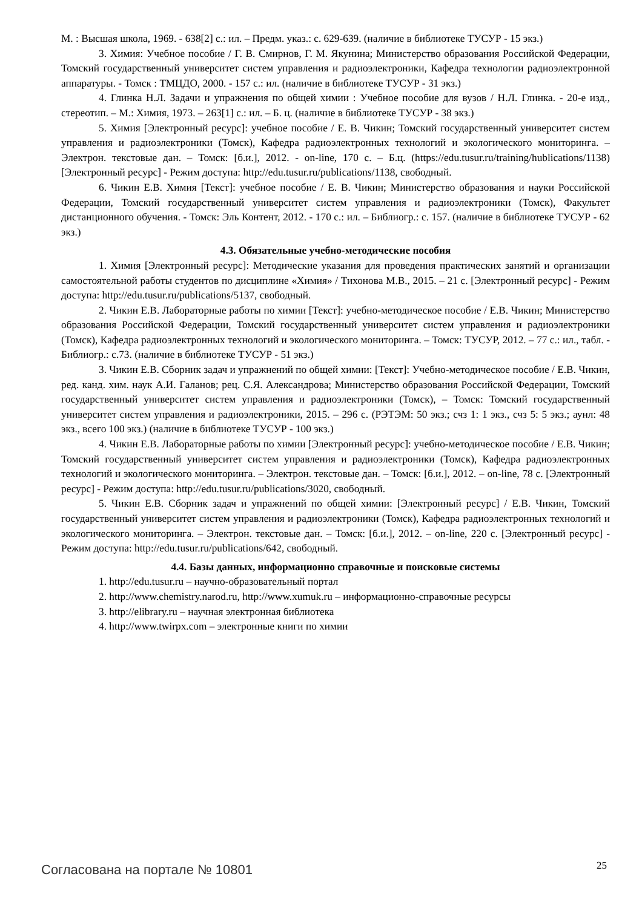М. : Высшая школа, 1969. - 638[2] с.: ил. – Предм. указ.: с. 629-639. (наличие в библиотеке ТУСУР - 15 экз.)
3. Химия: Учебное пособие / Г. В. Смирнов, Г. М. Якунина; Министерство образования Российской Федерации, Томский государственный университет систем управления и радиоэлектроники, Кафедра технологии радиоэлектронной аппаратуры. - Томск : ТМЦДО, 2000. - 157 с.: ил. (наличие в библиотеке ТУСУР - 31 экз.)
4. Глинка Н.Л. Задачи и упражнения по общей химии : Учебное пособие для вузов / Н.Л. Глинка. - 20-е изд., стереотип. – М.: Химия, 1973. – 263[1] с.: ил. – Б. ц. (наличие в библиотеке ТУСУР - 38 экз.)
5. Химия [Электронный ресурс]: учебное пособие / Е. В. Чикин; Томский государственный университет систем управления и радиоэлектроники (Томск), Кафедра радиоэлектронных технологий и экологического мониторинга. – Электрон. текстовые дан. – Томск: [б.и.], 2012. - on-line, 170 с. – Б.ц. (https://edu.tusur.ru/training/hublications/1138) [Электронный ресурс] - Режим доступа: http://edu.tusur.ru/publications/1138, свободный.
6. Чикин Е.В. Химия [Текст]: учебное пособие / Е. В. Чикин; Министерство образования и науки Российской Федерации, Томский государственный университет систем управления и радиоэлектроники (Томск), Факультет дистанционного обучения. - Томск: Эль Контент, 2012. - 170 с.: ил. – Библиогр.: с. 157. (наличие в библиотеке ТУСУР - 62 экз.)
4.3. Обязательные учебно-методические пособия
1. Химия [Электронный ресурс]: Методические указания для проведения практических занятий и организации самостоятельной работы студентов по дисциплине «Химия» / Тихонова М.В., 2015. – 21 с. [Электронный ресурс] - Режим доступа: http://edu.tusur.ru/publications/5137, свободный.
2. Чикин Е.В. Лабораторные работы по химии [Текст]: учебно-методическое пособие / Е.В. Чикин; Министерство образования Российской Федерации, Томский государственный университет систем управления и радиоэлектроники (Томск), Кафедра радиоэлектронных технологий и экологического мониторинга. – Томск: ТУСУР, 2012. – 77 с.: ил., табл. - Библиогр.: с.73. (наличие в библиотеке ТУСУР - 51 экз.)
3. Чикин Е.В. Сборник задач и упражнений по общей химии: [Текст]: Учебно-методическое пособие / Е.В. Чикин, ред. канд. хим. наук А.И. Галанов; рец. С.Я. Александрова; Министерство образования Российской Федерации, Томский государственный университет систем управления и радиоэлектроники (Томск), – Томск: Томский государственный университет систем управления и радиоэлектроники, 2015. – 296 с. (РЭТЭМ: 50 экз.; счз 1: 1 экз., счз 5: 5 экз.; аунл: 48 экз., всего 100 экз.) (наличие в библиотеке ТУСУР - 100 экз.)
4. Чикин Е.В. Лабораторные работы по химии [Электронный ресурс]: учебно-методическое пособие / Е.В. Чикин; Томский государственный университет систем управления и радиоэлектроники (Томск), Кафедра радиоэлектронных технологий и экологического мониторинга. – Электрон. текстовые дан. – Томск: [б.и.], 2012. – on-line, 78 с. [Электронный ресурс] - Режим доступа: http://edu.tusur.ru/publications/3020, свободный.
5. Чикин Е.В. Сборник задач и упражнений по общей химии: [Электронный ресурс] / Е.В. Чикин, Томский государственный университет систем управления и радиоэлектроники (Томск), Кафедра радиоэлектронных технологий и экологического мониторинга. – Электрон. текстовые дан. – Томск: [б.и.], 2012. – on-line, 220 с. [Электронный ресурс] - Режим доступа: http://edu.tusur.ru/publications/642, свободный.
4.4. Базы данных, информационно справочные и поисковые системы
1. http://edu.tusur.ru – научно-образовательный портал
2. http://www.chemistry.narod.ru, http://www.xumuk.ru – информационно-справочные ресурсы
3. http://elibrary.ru – научная электронная библиотека
4. http://www.twirpx.com – электронные книги по химии
Согласована на портале № 10801 25